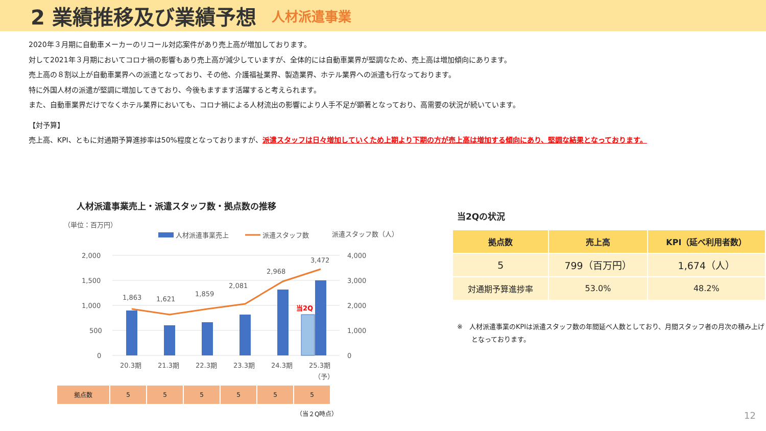2 業績推移及び業績予想
人材派遣事業
2020年３月期に自動車メーカーのリコール対応案件があり売上高が増加しております。
対して2021年３月期においてコロナ禍の影響もあり売上高が減少していますが、全体的には自動車業界が堅調なため、売上高は増加傾向にあります。
売上高の８割以上が自動車業界への派遣となっており、その他、介護福祉業界、製造業界、ホテル業界への派遣も行なっております。
特に外国人材の派遣が堅調に増加してきており、今後もますます活躍すると考えられます。
また、自動車業界だけでなくホテル業界においても、コロナ禍による人材流出の影響により人手不足が顕著となっており、高需要の状況が続いています。
【対予算】
売上高、KPI、ともに対通期予算進捗率は50%程度となっておりますが、派遣スタッフは日々増加していくため上期より下期の方が売上高は増加する傾向にあり、堅調な結果となっております。
人材派遣事業売上・派遣スタッフ数・拠点数の推移
（単位：百万円）
人材派遣事業売上
派遣スタッフ数
派遣スタッフ数（人）
2,000
1,500
1,000
500
0
4,000
3,000
2,000
1,000
0
当2Q
1,863
1,621
1,859
2,081
2,968
3,472
20.3期
21.3期
22.3期
23.3期
24.3期
25.3期
（予）
| 拠点数 | 5 | 5 | 5 | 5 | 5 | 5 |
（当２Q時点）
当2Qの状況
| 拠点数 | 売上高 | KPI（延べ利用者数） |
| --- | --- | --- |
| 5 | 799（百万円） | 1,674（人） |
| 対通期予算進捗率 | 53.0% | 48.2% |
※　人材派遣事業のKPIは派遣スタッフ数の年間延べ人数としており、月間スタッフ者の月次の積み上げとなっております。
12